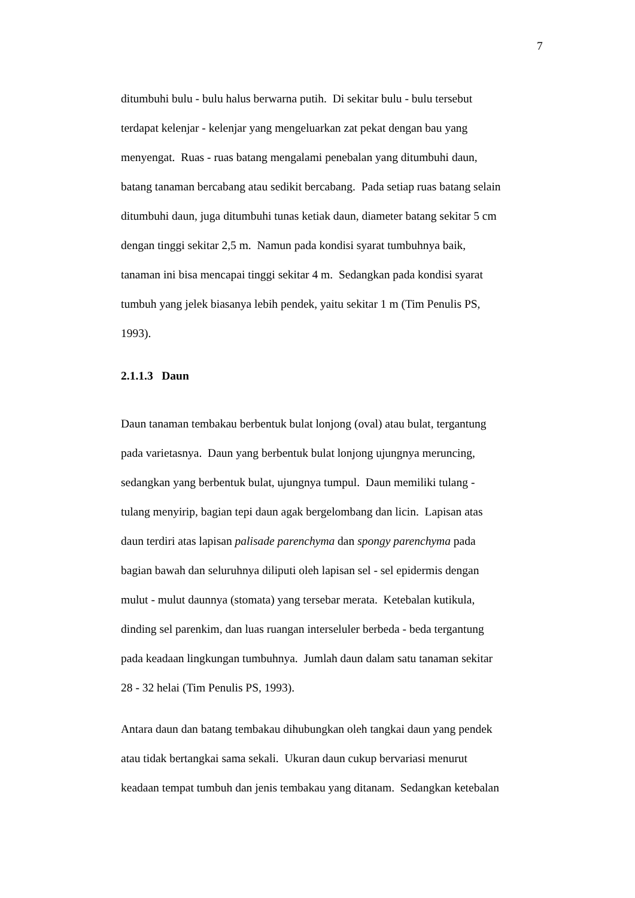7
ditumbuhi bulu - bulu halus berwarna putih. Di sekitar bulu - bulu tersebut
terdapat kelenjar - kelenjar yang mengeluarkan zat pekat dengan bau yang
menyengat. Ruas - ruas batang mengalami penebalan yang ditumbuhi daun,
batang tanaman bercabang atau sedikit bercabang. Pada setiap ruas batang selain
ditumbuhi daun, juga ditumbuhi tunas ketiak daun, diameter batang sekitar 5 cm
dengan tinggi sekitar 2,5 m. Namun pada kondisi syarat tumbuhnya baik,
tanaman ini bisa mencapai tinggi sekitar 4 m. Sedangkan pada kondisi syarat
tumbuh yang jelek biasanya lebih pendek, yaitu sekitar 1 m (Tim Penulis PS,
1993).
2.1.1.3 Daun
Daun tanaman tembakau berbentuk bulat lonjong (oval) atau bulat, tergantung
pada varietasnya. Daun yang berbentuk bulat lonjong ujungnya meruncing,
sedangkan yang berbentuk bulat, ujungnya tumpul. Daun memiliki tulang -
tulang menyirip, bagian tepi daun agak bergelombang dan licin. Lapisan atas
daun terdiri atas lapisan palisade parenchyma dan spongy parenchyma pada
bagian bawah dan seluruhnya diliputi oleh lapisan sel - sel epidermis dengan
mulut - mulut daunnya (stomata) yang tersebar merata. Ketebalan kutikula,
dinding sel parenkim, dan luas ruangan interseluler berbeda - beda tergantung
pada keadaan lingkungan tumbuhnya. Jumlah daun dalam satu tanaman sekitar
28 - 32 helai (Tim Penulis PS, 1993).
Antara daun dan batang tembakau dihubungkan oleh tangkai daun yang pendek
atau tidak bertangkai sama sekali. Ukuran daun cukup bervariasi menurut
keadaan tempat tumbuh dan jenis tembakau yang ditanam. Sedangkan ketebalan